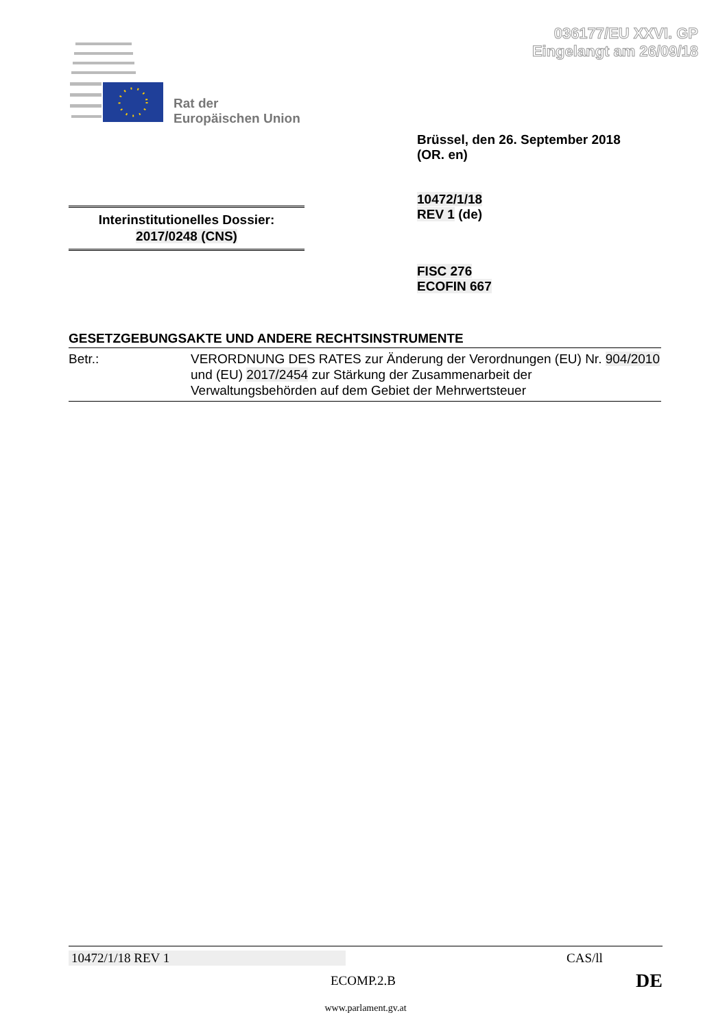036177/EU XXVI. GP
Eingelangt am 26/09/18
Rat der
Europäischen Union
Brüssel, den 26. September 2018
(OR. en)
10472/1/18
REV 1 (de)
Interinstitutionelles Dossier:
2017/0248 (CNS)
FISC 276
ECOFIN 667
GESETZGEBUNGSAKTE UND ANDERE RECHTSINSTRUMENTE
Betr.: VERORDNUNG DES RATES zur Änderung der Verordnungen (EU) Nr. 904/2010 und (EU) 2017/2454 zur Stärkung der Zusammenarbeit der Verwaltungsbehörden auf dem Gebiet der Mehrwertsteuer
10472/1/18 REV 1 CAS/ll
ECOMP.2.B DE
www.parlament.gv.at